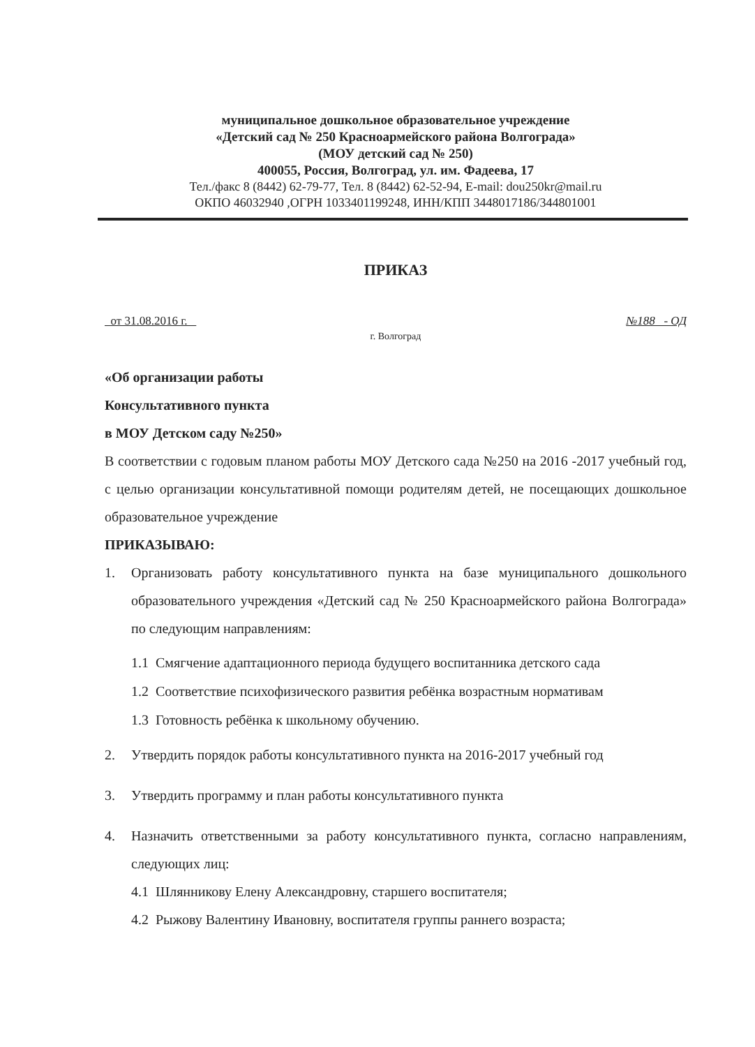муниципальное дошкольное образовательное учреждение
«Детский сад № 250 Красноармейского района Волгограда»
(МОУ детский сад № 250)
400055, Россия, Волгоград, ул. им. Фадеева, 17
Тел./факс 8 (8442) 62-79-77, Тел. 8 (8442) 62-52-94, E-mail: dou250kr@mail.ru
ОКПО 46032940 ,ОГРН 1033401199248, ИНН/КПП 3448017186/344801001
ПРИКАЗ
от 31.08.2016 г. №188 - ОД
г. Волгоград
«Об организации работы
Консультативного пункта
в МОУ Детском саду №250»
В соответствии с годовым планом работы МОУ Детского сада №250 на 2016 -2017 учебный год, с целью организации консультативной помощи родителям детей, не посещающих дошкольное образовательное учреждение
ПРИКАЗЫВАЮ:
1. Организовать работу консультативного пункта на базе муниципального дошкольного образовательного учреждения «Детский сад № 250 Красноармейского района Волгограда» по следующим направлениям:
1.1 Смягчение адаптационного периода будущего воспитанника детского сада
1.2 Соответствие психофизического развития ребёнка возрастным нормативам
1.3 Готовность ребёнка к школьному обучению.
2. Утвердить порядок работы консультативного пункта на 2016-2017 учебный год
3. Утвердить программу и план работы консультативного пункта
4. Назначить ответственными за работу консультативного пункта, согласно направлениям, следующих лиц:
4.1 Шлянникову Елену Александровну, старшего воспитателя;
4.2 Рыжову Валентину Ивановну, воспитателя группы раннего возраста;